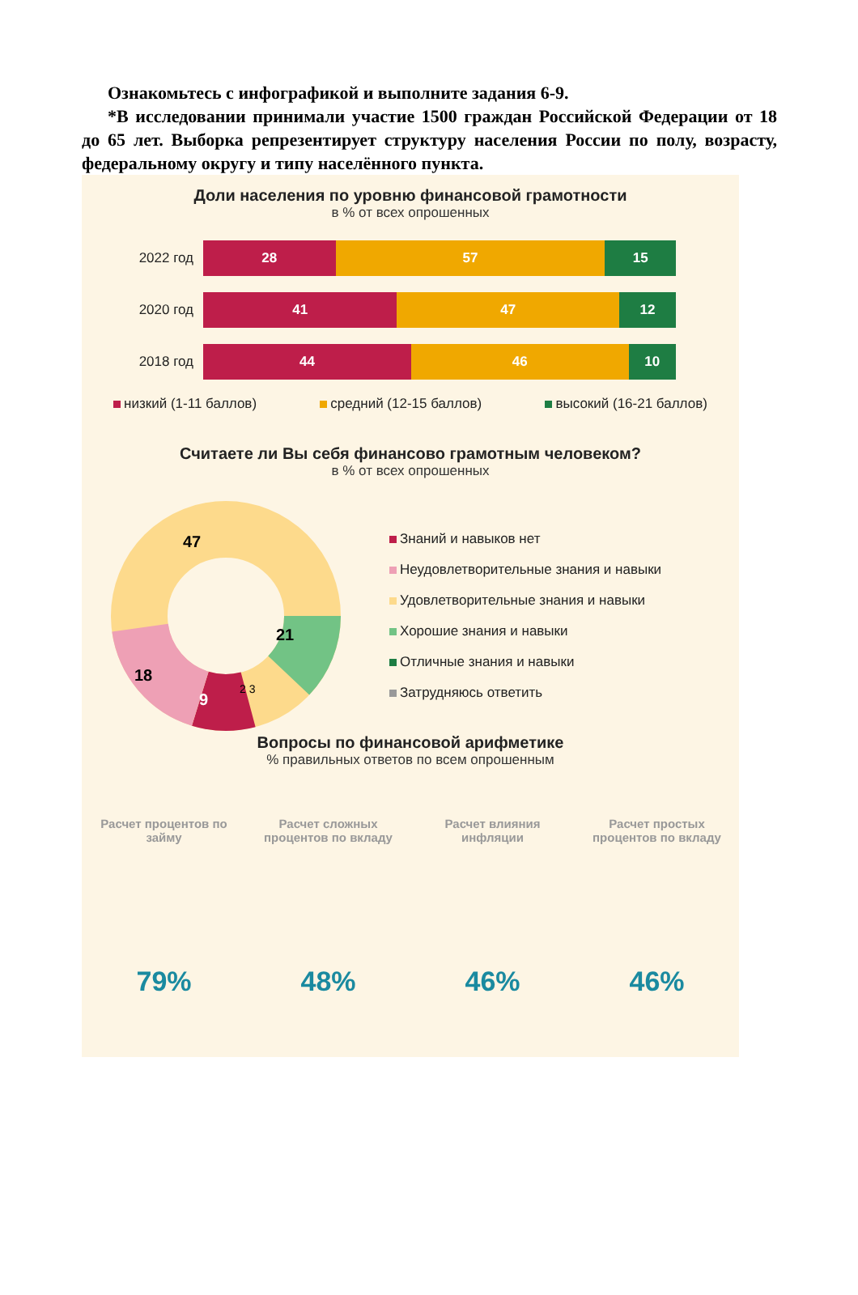Ознакомьтесь с инфографикой и выполните задания 6-9.
*В исследовании принимали участие 1500 граждан Российской Федерации от 18 до 65 лет. Выборка репрезентирует структуру населения России по полу, возрасту, федеральному округу и типу населённого пункта.
Доли населения по уровню финансовой грамотности
в % от всех опрошенных
2022 год
28 57 15
2020 год
41 47 12
2018 год
44 46 10
низкий (1-11 баллов) средний (12-15 баллов) высокий (16-21 баллов)
Считаете ли Вы себя финансово грамотным человеком?
в % от всех опрошенных
47
21
18
9
2 3
Знаний и навыков нет
Неудовлетворительные знания и навыки
Удовлетворительные знания и навыки
Хорошие знания и навыки
Отличные знания и навыки
Затрудняюсь ответить
Вопросы по финансовой арифметике
% правильных ответов по всем опрошенным
Расчет процентов по займу
79%
Расчет сложных процентов по вкладу
48%
Расчет влияния инфляции
46%
Расчет простых процентов по вкладу
46%